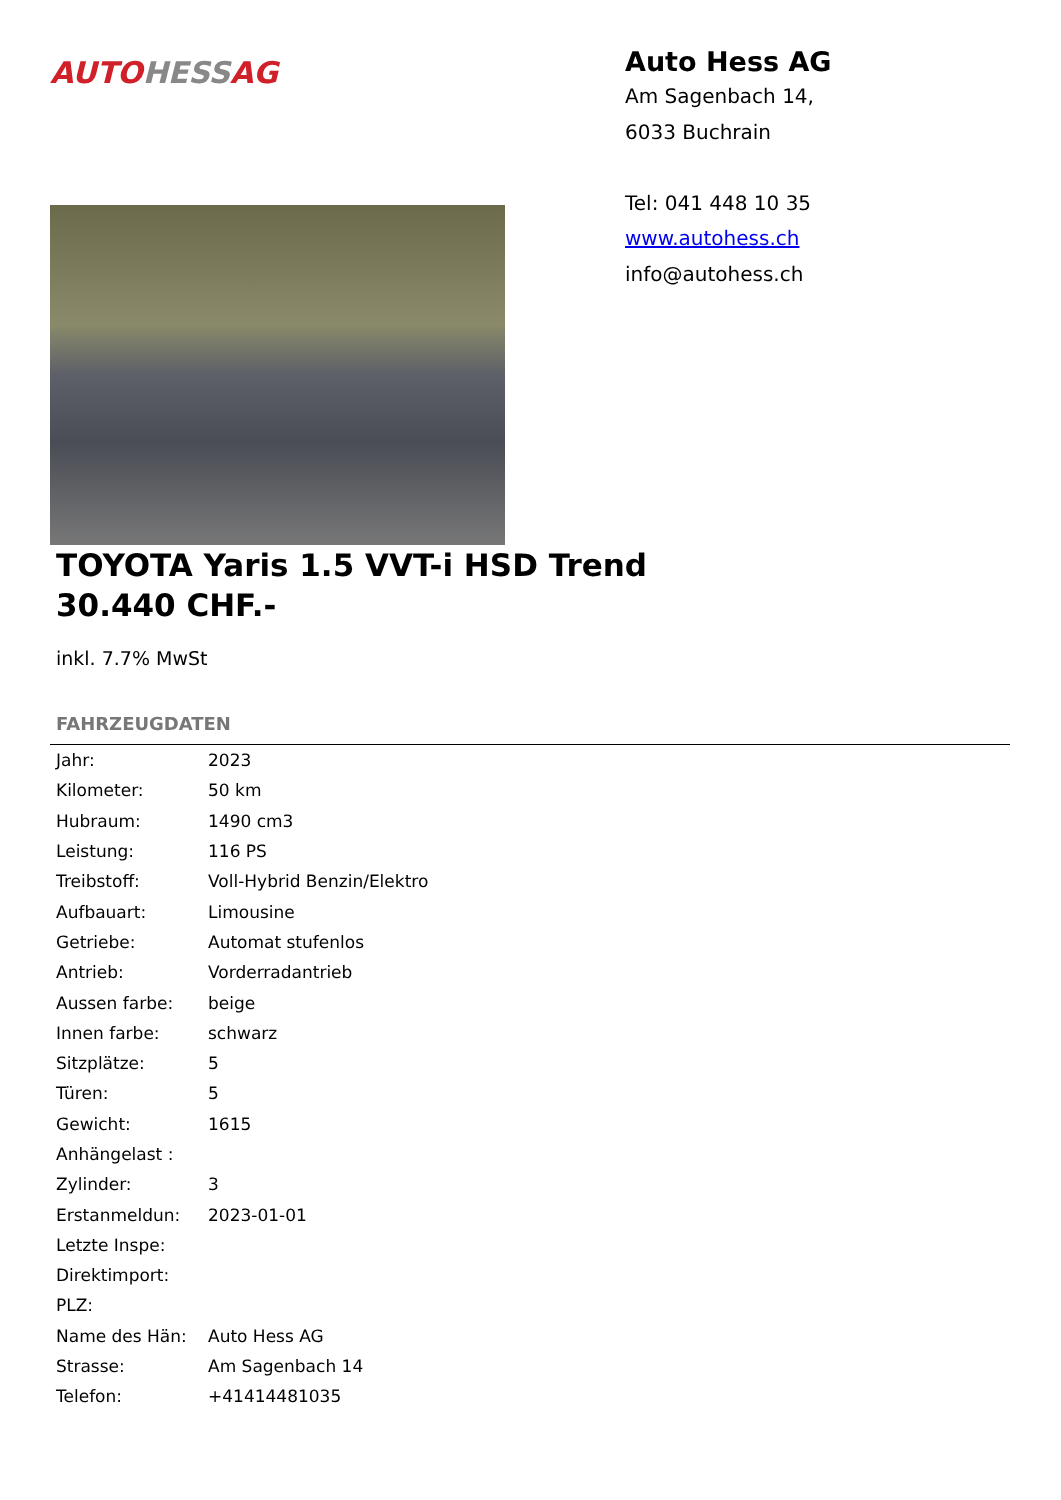AUTO HESS AG
Auto Hess AG
Am Sagenbach 14,
6033 Buchrain
Tel: 041 448 10 35
www.autohess.ch
info@autohess.ch
TOYOTA Yaris 1.5 VVT-i HSD Trend
30.440 CHF.-
inkl. 7.7% MwSt
FAHRZEUGDATEN
| Jahr: | 2023 |
| Kilometer: | 50 km |
| Hubraum: | 1490 cm3 |
| Leistung: | 116 PS |
| Treibstoff: | Voll-Hybrid Benzin/Elektro |
| Aufbauart: | Limousine |
| Getriebe: | Automat stufenlos |
| Antrieb: | Vorderradantrieb |
| Aussen farbe: | beige |
| Innen farbe: | schwarz |
| Sitzplätze: | 5 |
| Türen: | 5 |
| Gewicht: | 1615 |
| Anhängelast : | |
| Zylinder: | 3 |
| Erstanmeldun: | 2023-01-01 |
| Letzte Inspe: | |
| Direktimport: | |
| PLZ: | |
| Name des Hän: | Auto Hess AG |
| Strasse: | Am Sagenbach 14 |
| Telefon: | +41414481035 |